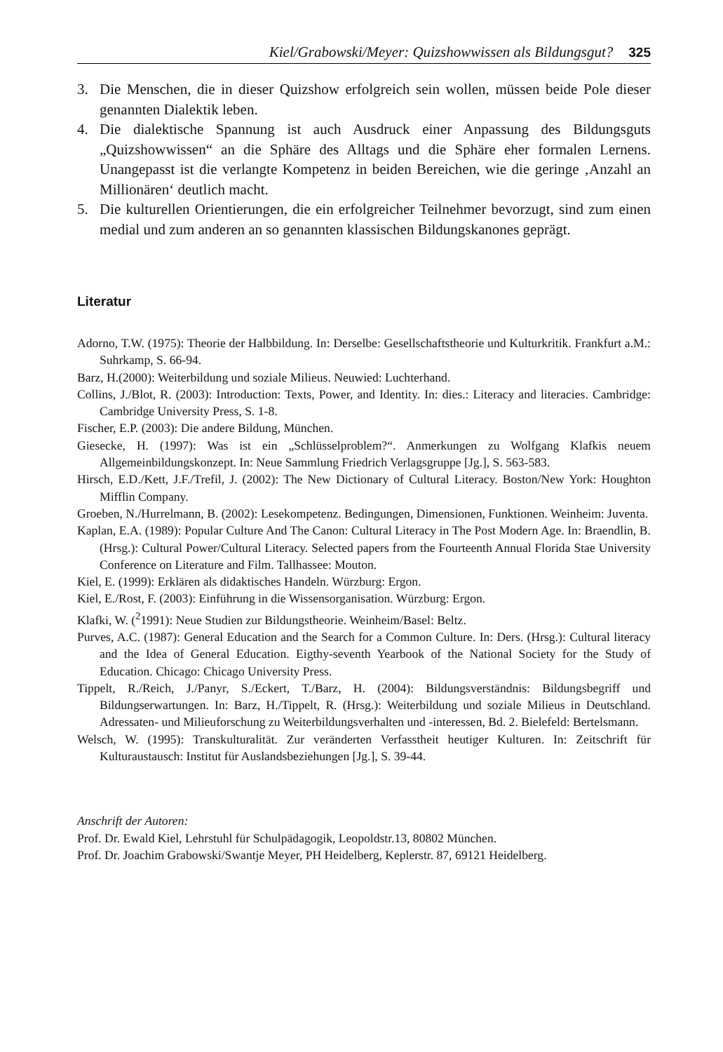Kiel/Grabowski/Meyer: Quizshowwissen als Bildungsgut? 325
3. Die Menschen, die in dieser Quizshow erfolgreich sein wollen, müssen beide Pole dieser genannten Dialektik leben.
4. Die dialektische Spannung ist auch Ausdruck einer Anpassung des Bildungsguts „Quizshowwissen“ an die Sphäre des Alltags und die Sphäre eher formalen Lernens. Unangepasst ist die verlangte Kompetenz in beiden Bereichen, wie die geringe ‚Anzahl an Millionären‘ deutlich macht.
5. Die kulturellen Orientierungen, die ein erfolgreicher Teilnehmer bevorzugt, sind zum einen medial und zum anderen an so genannten klassischen Bildungskanones geprägt.
Literatur
Adorno, T.W. (1975): Theorie der Halbbildung. In: Derselbe: Gesellschaftstheorie und Kulturkritik. Frankfurt a.M.: Suhrkamp, S. 66-94.
Barz, H.(2000): Weiterbildung und soziale Milieus. Neuwied: Luchterhand.
Collins, J./Blot, R. (2003): Introduction: Texts, Power, and Identity. In: dies.: Literacy and literacies. Cambridge: Cambridge University Press, S. 1-8.
Fischer, E.P. (2003): Die andere Bildung, München.
Giesecke, H. (1997): Was ist ein „Schlüsselproblem?“. Anmerkungen zu Wolfgang Klafkis neuem Allgemeinbildungskonzept. In: Neue Sammlung Friedrich Verlagsgruppe [Jg.], S. 563-583.
Hirsch, E.D./Kett, J.F./Trefil, J. (2002): The New Dictionary of Cultural Literacy. Boston/New York: Houghton Mifflin Company.
Groeben, N./Hurrelmann, B. (2002): Lesekompetenz. Bedingungen, Dimensionen, Funktionen. Weinheim: Juventa.
Kaplan, E.A. (1989): Popular Culture And The Canon: Cultural Literacy in The Post Modern Age. In: Braendlin, B. (Hrsg.): Cultural Power/Cultural Literacy. Selected papers from the Fourteenth Annual Florida Stae University Conference on Literature and Film. Tallhassee: Mouton.
Kiel, E. (1999): Erklären als didaktisches Handeln. Würzburg: Ergon.
Kiel, E./Rost, F. (2003): Einführung in die Wissensorganisation. Würzburg: Ergon.
Klafki, W. (<sup>2</sup>1991): Neue Studien zur Bildungstheorie. Weinheim/Basel: Beltz.
Purves, A.C. (1987): General Education and the Search for a Common Culture. In: Ders. (Hrsg.): Cultural literacy and the Idea of General Education. Eigthy-seventh Yearbook of the National Society for the Study of Education. Chicago: Chicago University Press.
Tippelt, R./Reich, J./Panyr, S./Eckert, T./Barz, H. (2004): Bildungsverständnis: Bildungsbegriff und Bildungserwartungen. In: Barz, H./Tippelt, R. (Hrsg.): Weiterbildung und soziale Milieus in Deutschland. Adressaten- und Milieuforschung zu Weiterbildungsverhalten und -interessen, Bd. 2. Bielefeld: Bertelsmann.
Welsch, W. (1995): Transkulturalität. Zur veränderten Verfasstheit heutiger Kulturen. In: Zeitschrift für Kulturaustausch: Institut für Auslandsbeziehungen [Jg.], S. 39-44.
Anschrift der Autoren:
Prof. Dr. Ewald Kiel, Lehrstuhl für Schulpädagogik, Leopoldstr.13, 80802 München.
Prof. Dr. Joachim Grabowski/Swantje Meyer, PH Heidelberg, Keplerstr. 87, 69121 Heidelberg.